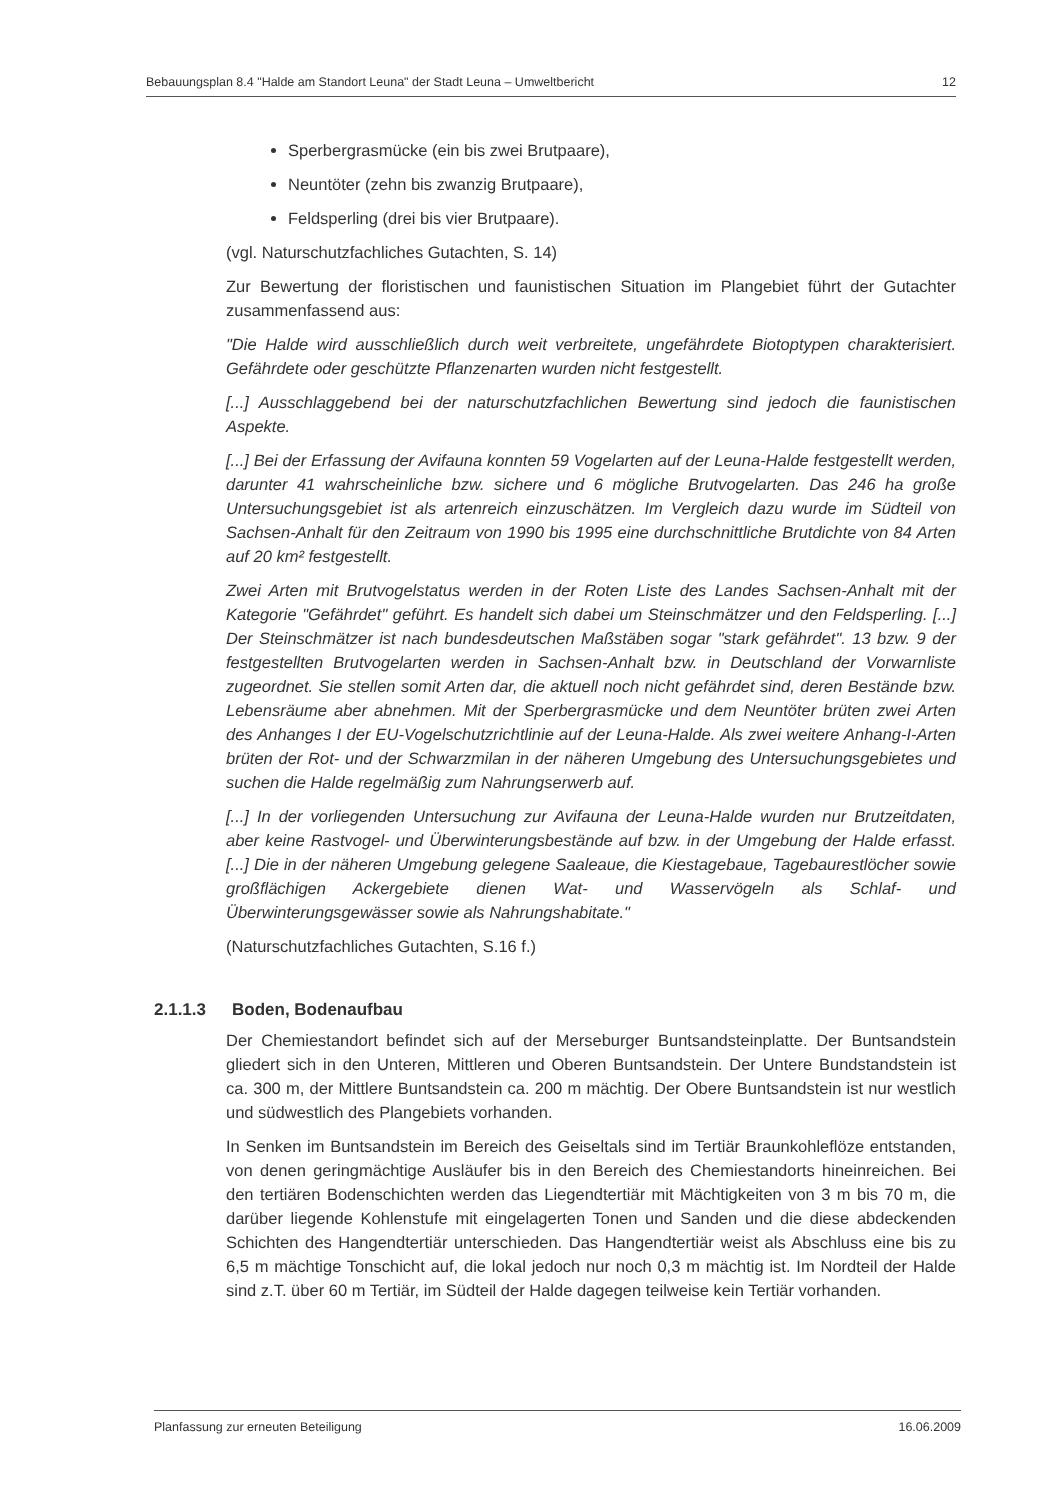Bebauungsplan 8.4 "Halde am Standort Leuna" der Stadt Leuna – Umweltbericht 12
Sperbergrasmücke (ein bis zwei Brutpaare),
Neuntöter (zehn bis zwanzig Brutpaare),
Feldsperling (drei bis vier Brutpaare).
(vgl. Naturschutzfachliches Gutachten, S. 14)
Zur Bewertung der floristischen und faunistischen Situation im Plangebiet führt der Gutachter zusammenfassend aus:
"Die Halde wird ausschließlich durch weit verbreitete, ungefährdete Biotoptypen charakterisiert. Gefährdete oder geschützte Pflanzenarten wurden nicht festgestellt.
[...] Ausschlaggebend bei der naturschutzfachlichen Bewertung sind jedoch die faunistischen Aspekte.
[...] Bei der Erfassung der Avifauna konnten 59 Vogelarten auf der Leuna-Halde festgestellt werden, darunter 41 wahrscheinliche bzw. sichere und 6 mögliche Brutvogelarten. Das 246 ha große Untersuchungsgebiet ist als artenreich einzuschätzen. Im Vergleich dazu wurde im Südteil von Sachsen-Anhalt für den Zeitraum von 1990 bis 1995 eine durchschnittliche Brutdichte von 84 Arten auf 20 km² festgestellt.
Zwei Arten mit Brutvogelstatus werden in der Roten Liste des Landes Sachsen-Anhalt mit der Kategorie "Gefährdet" geführt. Es handelt sich dabei um Steinschmätzer und den Feldsperling. [...] Der Steinschmätzer ist nach bundesdeutschen Maßstäben sogar "stark gefährdet". 13 bzw. 9 der festgestellten Brutvogelarten werden in Sachsen-Anhalt bzw. in Deutschland der Vorwarnliste zugeordnet. Sie stellen somit Arten dar, die aktuell noch nicht gefährdet sind, deren Bestände bzw. Lebensräume aber abnehmen. Mit der Sperbergrasmücke und dem Neuntöter brüten zwei Arten des Anhanges I der EU-Vogelschutzrichtlinie auf der Leuna-Halde. Als zwei weitere Anhang-I-Arten brüten der Rot- und der Schwarzmilan in der näheren Umgebung des Untersuchungsgebietes und suchen die Halde regelmäßig zum Nahrungserwerb auf.
[...] In der vorliegenden Untersuchung zur Avifauna der Leuna-Halde wurden nur Brutzeitdaten, aber keine Rastvogel- und Überwinterungsbestände auf bzw. in der Umgebung der Halde erfasst. [...] Die in der näheren Umgebung gelegene Saaleaue, die Kiestagebaue, Tagebaurestlöcher sowie großflächigen Ackergebiete dienen Wat- und Wasservögeln als Schlaf- und Überwinterungsgewässer sowie als Nahrungshabitate."
(Naturschutzfachliches Gutachten, S.16 f.)
2.1.1.3 Boden, Bodenaufbau
Der Chemiestandort befindet sich auf der Merseburger Buntsandsteinplatte. Der Buntsandstein gliedert sich in den Unteren, Mittleren und Oberen Buntsandstein. Der Untere Bundstandstein ist ca. 300 m, der Mittlere Buntsandstein ca. 200 m mächtig. Der Obere Buntsandstein ist nur westlich und südwestlich des Plangebiets vorhanden.
In Senken im Buntsandstein im Bereich des Geiseltals sind im Tertiär Braunkohleflöze entstanden, von denen geringmächtige Ausläufer bis in den Bereich des Chemiestandorts hineinreichen. Bei den tertiären Bodenschichten werden das Liegendtertiär mit Mächtigkeiten von 3 m bis 70 m, die darüber liegende Kohlenstufe mit eingelagerten Tonen und Sanden und die diese abdeckenden Schichten des Hangendtertiär unterschieden. Das Hangendtertiär weist als Abschluss eine bis zu 6,5 m mächtige Tonschicht auf, die lokal jedoch nur noch 0,3 m mächtig ist. Im Nordteil der Halde sind z.T. über 60 m Tertiär, im Südteil der Halde dagegen teilweise kein Tertiär vorhanden.
Planfassung zur erneuten Beteiligung 16.06.2009